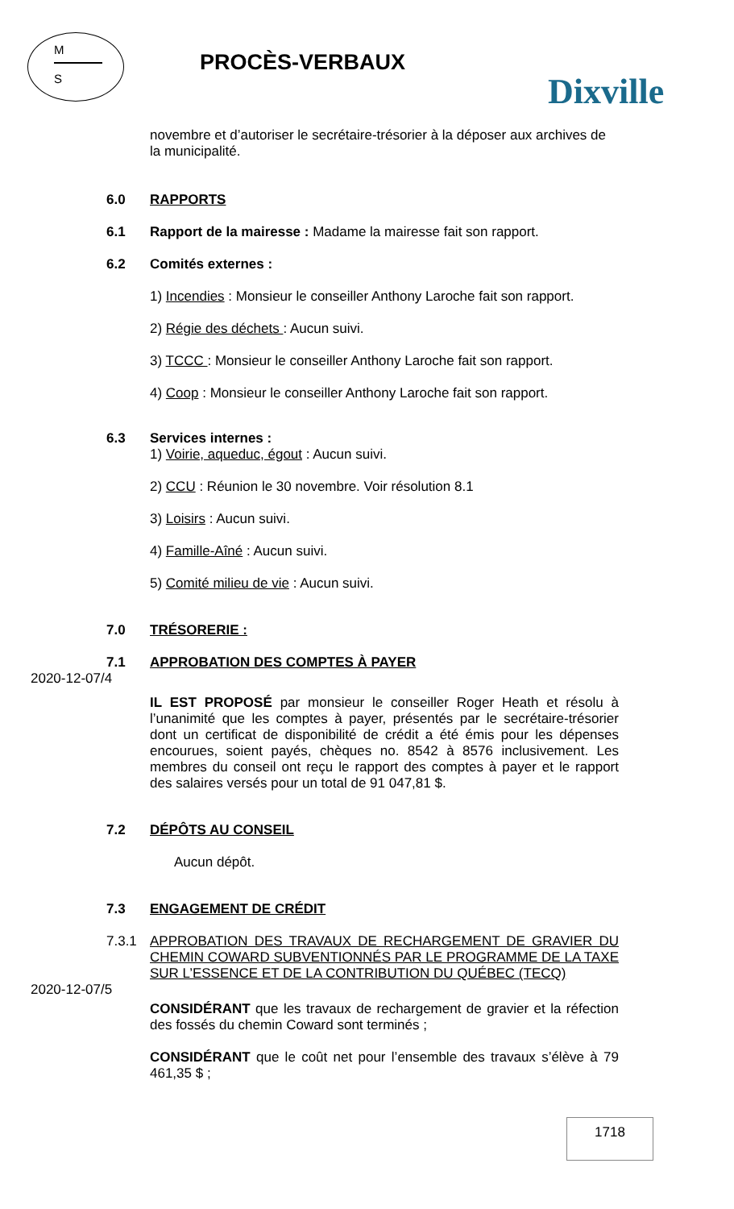M
S
PROCÈS-VERBAUX
Dixville
novembre et d’autoriser le secrétaire-trésorier à la déposer aux archives de la municipalité.
6.0 RAPPORTS
6.1 Rapport de la mairesse : Madame la mairesse fait son rapport.
6.2 Comités externes :
1) Incendies : Monsieur le conseiller Anthony Laroche fait son rapport.
2) Régie des déchets : Aucun suivi.
3) TCCC : Monsieur le conseiller Anthony Laroche fait son rapport.
4) Coop : Monsieur le conseiller Anthony Laroche fait son rapport.
6.3 Services internes :
1) Voirie, aqueduc, égout : Aucun suivi.
2) CCU : Réunion le 30 novembre. Voir résolution 8.1
3) Loisirs : Aucun suivi.
4) Famille-Aîné : Aucun suivi.
5) Comité milieu de vie : Aucun suivi.
7.0 TRÉSORERIE :
7.1 APPROBATION DES COMPTES À PAYER
2020-12-07/4
IL EST PROPOSÉ par monsieur le conseiller Roger Heath et résolu à l’unanimité que les comptes à payer, présentés par le secrétaire-trésorier dont un certificat de disponibilité de crédit a été émis pour les dépenses encourues, soient payés, chèques no. 8542 à 8576 inclusivement. Les membres du conseil ont reçu le rapport des comptes à payer et le rapport des salaires versés pour un total de 91 047,81 $.
7.2 DÉPÔTS AU CONSEIL
Aucun dépôt.
7.3 ENGAGEMENT DE CRÉDIT
7.3.1 APPROBATION DES TRAVAUX DE RECHARGEMENT DE GRAVIER DU CHEMIN COWARD SUBVENTIONNÉS PAR LE PROGRAMME DE LA TAXE SUR L’ESSENCE ET DE LA CONTRIBUTION DU QUÉBEC (TECQ)
2020-12-07/5
CONSIDÉRANT que les travaux de rechargement de gravier et la réfection des fossés du chemin Coward sont terminés ;
CONSIDÉRANT que le coût net pour l’ensemble des travaux s’élève à 79 461,35 $ ;
1718